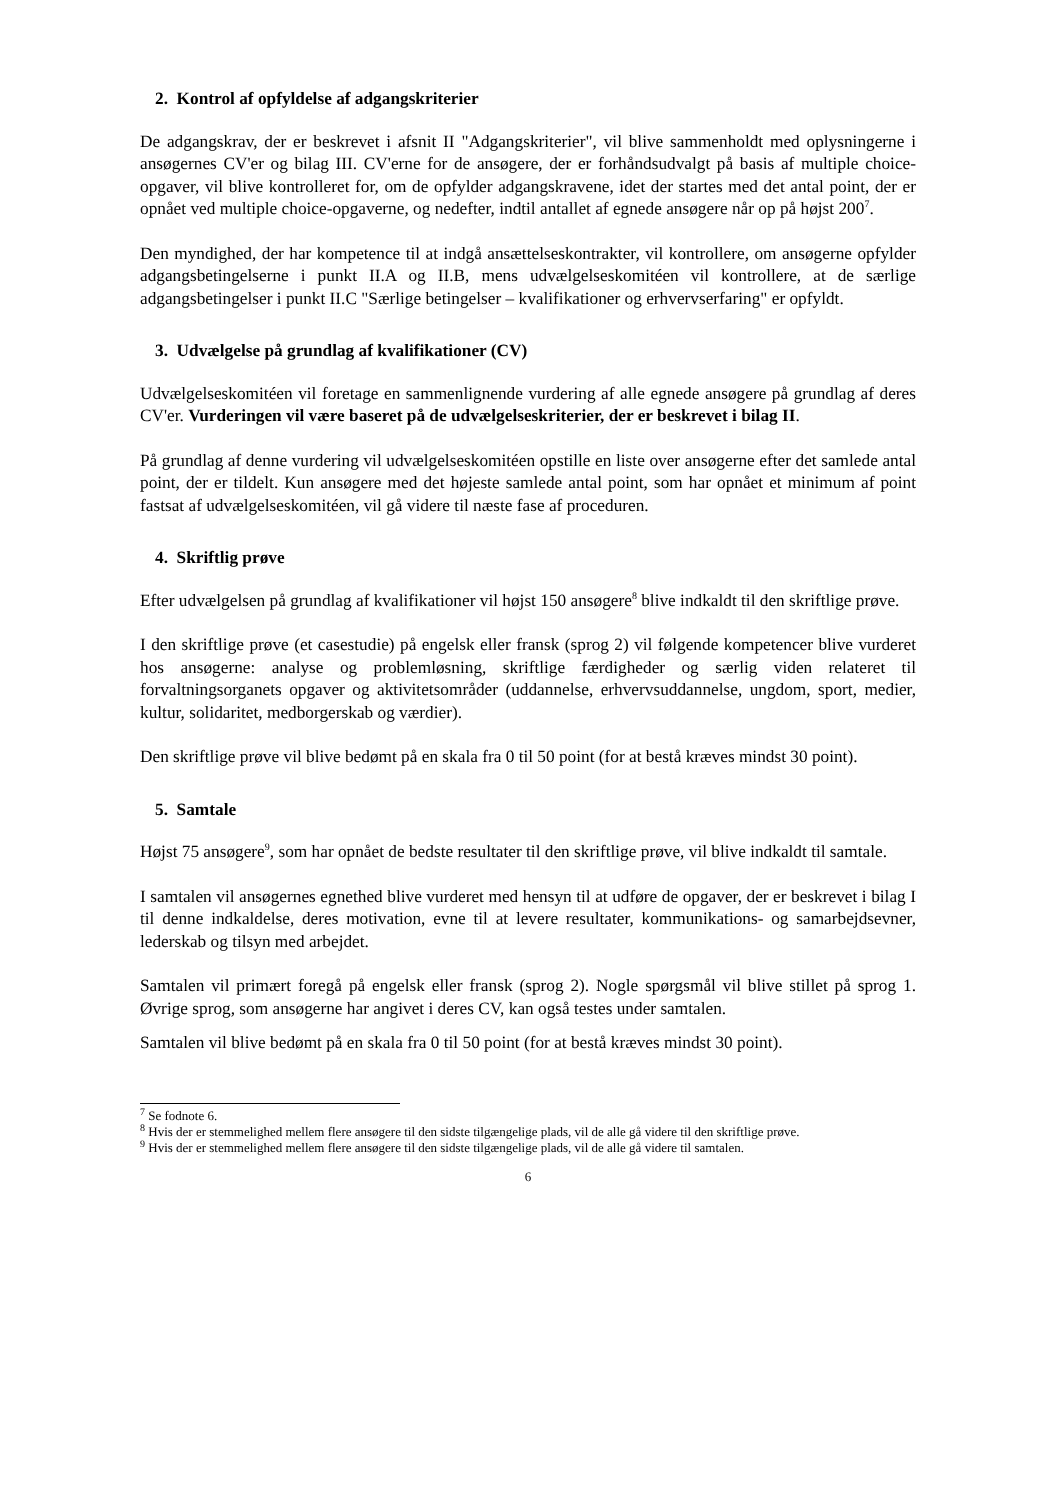2. Kontrol af opfyldelse af adgangskriterier
De adgangskrav, der er beskrevet i afsnit II "Adgangskriterier", vil blive sammenholdt med oplysningerne i ansøgernes CV'er og bilag III. CV'erne for de ansøgere, der er forhåndsudvalgt på basis af multiple choice-opgaver, vil blive kontrolleret for, om de opfylder adgangskravene, idet der startes med det antal point, der er opnået ved multiple choice-opgaverne, og nedefter, indtil antallet af egnede ansøgere når op på højst 200<sup>7</sup>.
Den myndighed, der har kompetence til at indgå ansættelseskontrakter, vil kontrollere, om ansøgerne opfylder adgangsbetingelserne i punkt II.A og II.B, mens udvælgelseskomitéen vil kontrollere, at de særlige adgangsbetingelser i punkt II.C "Særlige betingelser – kvalifikationer og erhvervserfaring" er opfyldt.
3. Udvælgelse på grundlag af kvalifikationer (CV)
Udvælgelseskomitéen vil foretage en sammenlignende vurdering af alle egnede ansøgere på grundlag af deres CV'er. Vurderingen vil være baseret på de udvælgelseskriterier, der er beskrevet i bilag II.
På grundlag af denne vurdering vil udvælgelseskomitéen opstille en liste over ansøgerne efter det samlede antal point, der er tildelt. Kun ansøgere med det højeste samlede antal point, som har opnået et minimum af point fastsat af udvælgelseskomitéen, vil gå videre til næste fase af proceduren.
4. Skriftlig prøve
Efter udvælgelsen på grundlag af kvalifikationer vil højst 150 ansøgere<sup>8</sup> blive indkaldt til den skriftlige prøve.
I den skriftlige prøve (et casestudie) på engelsk eller fransk (sprog 2) vil følgende kompetencer blive vurderet hos ansøgerne: analyse og problemløsning, skriftlige færdigheder og særlig viden relateret til forvaltningsorganets opgaver og aktivitetsområder (uddannelse, erhvervsuddannelse, ungdom, sport, medier, kultur, solidaritet, medborgerskab og værdier).
Den skriftlige prøve vil blive bedømt på en skala fra 0 til 50 point (for at bestå kræves mindst 30 point).
5. Samtale
Højst 75 ansøgere<sup>9</sup>, som har opnået de bedste resultater til den skriftlige prøve, vil blive indkaldt til samtale.
I samtalen vil ansøgernes egnethed blive vurderet med hensyn til at udføre de opgaver, der er beskrevet i bilag I til denne indkaldelse, deres motivation, evne til at levere resultater, kommunikations- og samarbejdsevner, lederskab og tilsyn med arbejdet.
Samtalen vil primært foregå på engelsk eller fransk (sprog 2). Nogle spørgsmål vil blive stillet på sprog 1. Øvrige sprog, som ansøgerne har angivet i deres CV, kan også testes under samtalen.
Samtalen vil blive bedømt på en skala fra 0 til 50 point (for at bestå kræves mindst 30 point).
<sup>7</sup> Se fodnote 6.
<sup>8</sup> Hvis der er stemmelighed mellem flere ansøgere til den sidste tilgængelige plads, vil de alle gå videre til den skriftlige prøve.
<sup>9</sup> Hvis der er stemmelighed mellem flere ansøgere til den sidste tilgængelige plads, vil de alle gå videre til samtalen.
6